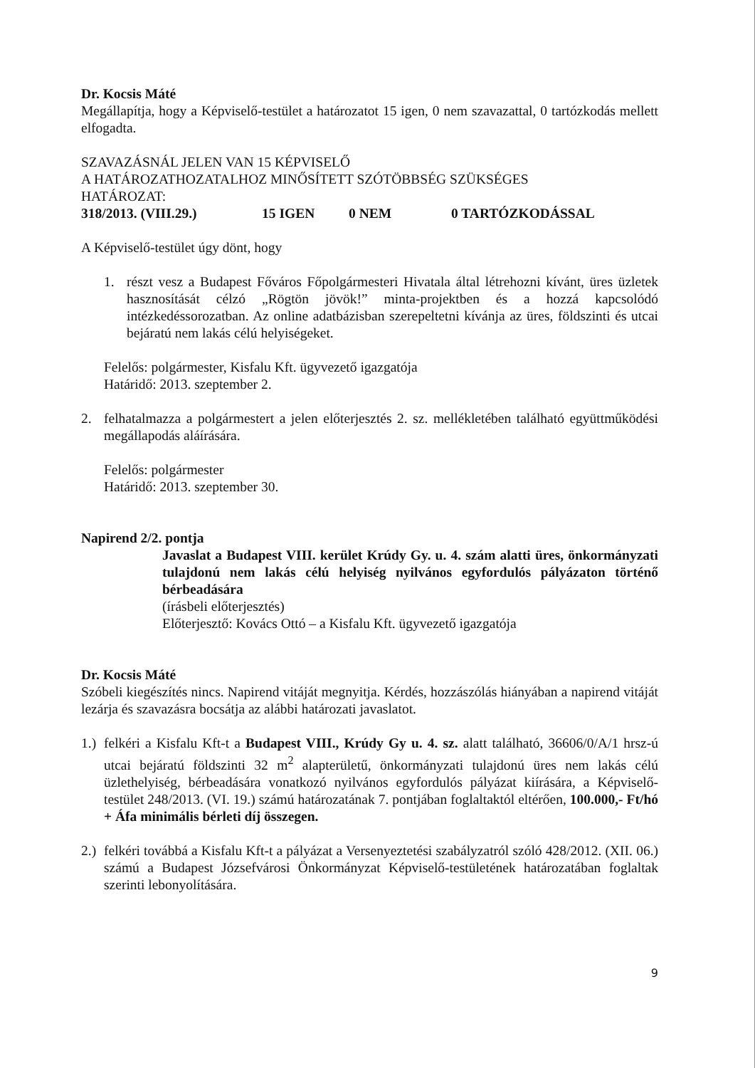Dr. Kocsis Máté
Megállapítja, hogy a Képviselő-testület a határozatot 15 igen, 0 nem szavazattal, 0 tartózkodás mellett elfogadta.
SZAVAZÁSNÁL JELEN VAN 15 KÉPVISELŐ
A HATÁROZATHOZATALHOZ MINŐSÍTETT SZÓTÖBBSÉG SZÜKSÉGES
HATÁROZAT:
318/2013. (VIII.29.) 15 IGEN 0 NEM 0 TARTÓZKODÁSSAL
A Képviselő-testület úgy dönt, hogy
1. részt vesz a Budapest Főváros Főpolgármesteri Hivatala által létrehozni kívánt, üres üzletek hasznosítását célzó „Rögtön jövök!” minta-projektben és a hozzá kapcsolódó intézkedéssorozatban. Az online adatbázisban szerepeltetni kívánja az üres, földszinti és utcai bejáratú nem lakás célú helyiségeket.
Felelős: polgármester, Kisfalu Kft. ügyvezető igazgatója
Határidő: 2013. szeptember 2.
2. felhatalmazza a polgármestert a jelen előterjesztés 2. sz. mellékletében található együttműködési megállapodás aláírására.
Felelős: polgármester
Határidő: 2013. szeptember 30.
Napirend 2/2. pontja
Javaslat a Budapest VIII. kerület Krúdy Gy. u. 4. szám alatti üres, önkormányzati tulajdonú nem lakás célú helyiség nyilvános egyfordulós pályázaton történő bérbeadására
(írásbeli előterjesztés)
Előterjesztő: Kovács Ottó – a Kisfalu Kft. ügyvezető igazgatója
Dr. Kocsis Máté
Szóbeli kiegészítés nincs. Napirend vitáját megnyitja. Kérdés, hozzászólás hiányában a napirend vitáját lezárja és szavazásra bocsátja az alábbi határozati javaslatot.
1.)
felkéri a Kisfalu Kft-t a Budapest VIII., Krúdy Gy u. 4. sz. alatt található, 36606/0/A/1 hrsz-ú utcai bejáratú földszinti 32 m<sup>2</sup> alapterületű, önkormányzati tulajdonú üres nem lakás célú üzlethelyiség, bérbeadására vonatkozó nyilvános egyfordulós pályázat kiírására, a Képviselő-testület 248/2013. (VI. 19.) számú határozatának 7. pontjában foglaltaktól eltérően, 100.000,- Ft/hó + Áfa minimális bérleti díj összegen.
2.)
felkéri továbbá a Kisfalu Kft-t a pályázat a Versenyeztetési szabályzatról szóló 428/2012. (XII. 06.) számú a Budapest Józsefvárosi Önkormányzat Képviselő-testületének határozatában foglaltak szerinti lebonyolítására.
9